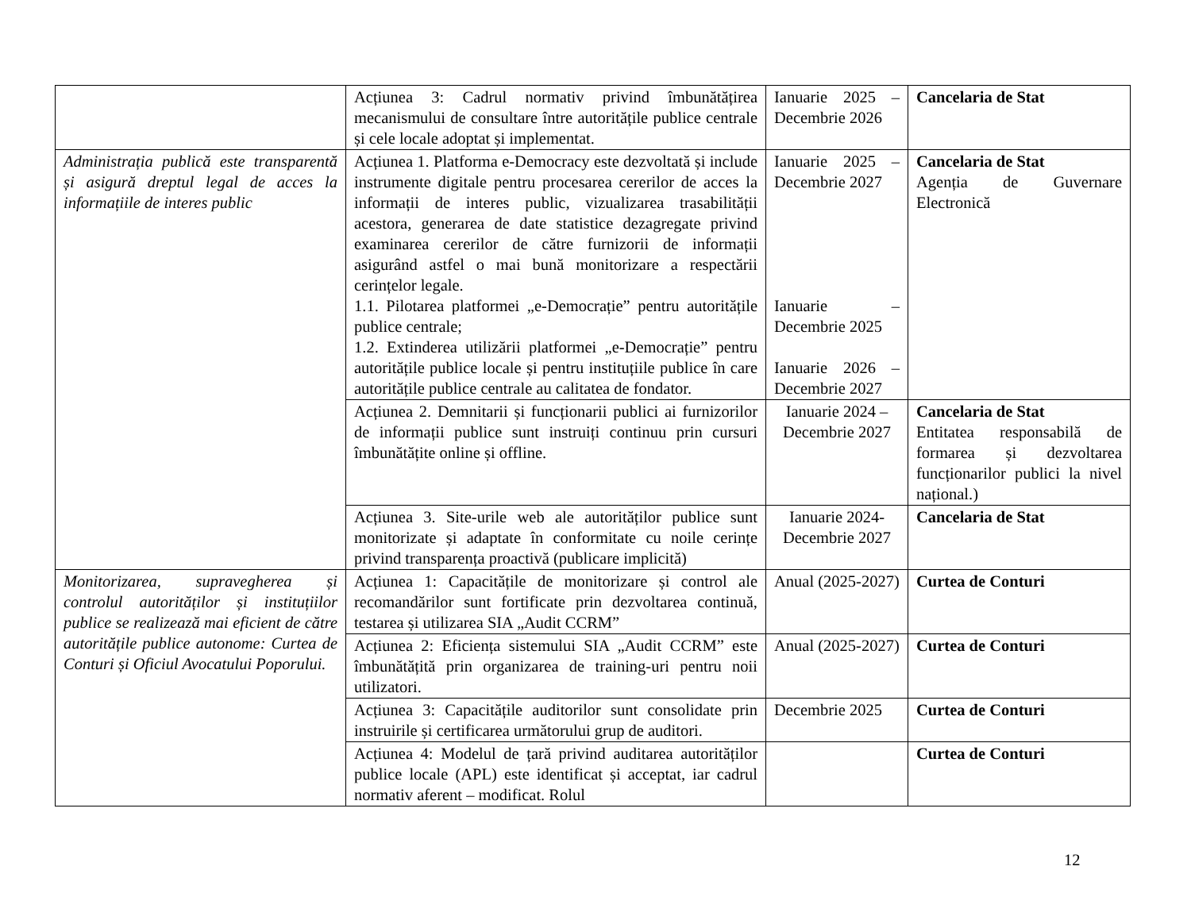| | Acțiunea 3: Cadrul normativ privind îmbunătățirea mecanismului de consultare între autoritățile publice centrale și cele locale adoptat și implementat. | Ianuarie 2025 – Decembrie 2026 | Cancelaria de Stat |
| Administrația publică este transparentă și asigură dreptul legal de acces la informațiile de interes public | Acțiunea 1. Platforma e-Democracy este dezvoltată și include instrumente digitale pentru procesarea cererilor de acces la informații de interes public, vizualizarea trasabilității acestora, generarea de date statistice dezagregate privind examinarea cererilor de către furnizorii de informații asigurând astfel o mai bună monitorizare a respectării cerințelor legale. 1.1. Pilotarea platformei „e-Democrație” pentru autoritățile publice centrale; 1.2. Extinderea utilizării platformei „e-Democrație” pentru autoritățile publice locale și pentru instituțiile publice în care autoritățile publice centrale au calitatea de fondator. | Ianuarie 2025 – Decembrie 2027 Ianuarie – Decembrie 2025 Ianuarie 2026 – Decembrie 2027 | Cancelaria de Stat Agenția de Guvernare Electronică |
| | Acțiunea 2. Demnitarii și funcționarii publici ai furnizorilor de informații publice sunt instruiți continuu prin cursuri îmbunătățite online și offline. | Ianuarie 2024 – Decembrie 2027 | Cancelaria de Stat Entitatea responsabilă de formarea și dezvoltarea funcționarilor publici la nivel național.) |
| | Acțiunea 3. Site-urile web ale autorităților publice sunt monitorizate și adaptate în conformitate cu noile cerințe privind transparența proactivă (publicare implicită) | Ianuarie 2024-Decembrie 2027 | Cancelaria de Stat |
| Monitorizarea, supravegherea și controlul autorităților și instituțiilor publice se realizează mai eficient de către autoritățile publice autonome: Curtea de Conturi și Oficiul Avocatului Poporului. | Acțiunea 1: Capacitățile de monitorizare și control ale recomandărilor sunt fortificate prin dezvoltarea continuă, testarea și utilizarea SIA „Audit CCRM” | Anual (2025-2027) | Curtea de Conturi |
| | Acțiunea 2: Eficiența sistemului SIA „Audit CCRM” este îmbunătățită prin organizarea de training-uri pentru noii utilizatori. | Anual (2025-2027) | Curtea de Conturi |
| | Acțiunea 3: Capacitățile auditorilor sunt consolidate prin instruirile și certificarea următorului grup de auditori. | Decembrie 2025 | Curtea de Conturi |
| | Acțiunea 4: Modelul de țară privind auditarea autorităților publice locale (APL) este identificat și acceptat, iar cadrul normativ aferent – modificat. Rolul | | Curtea de Conturi |
12